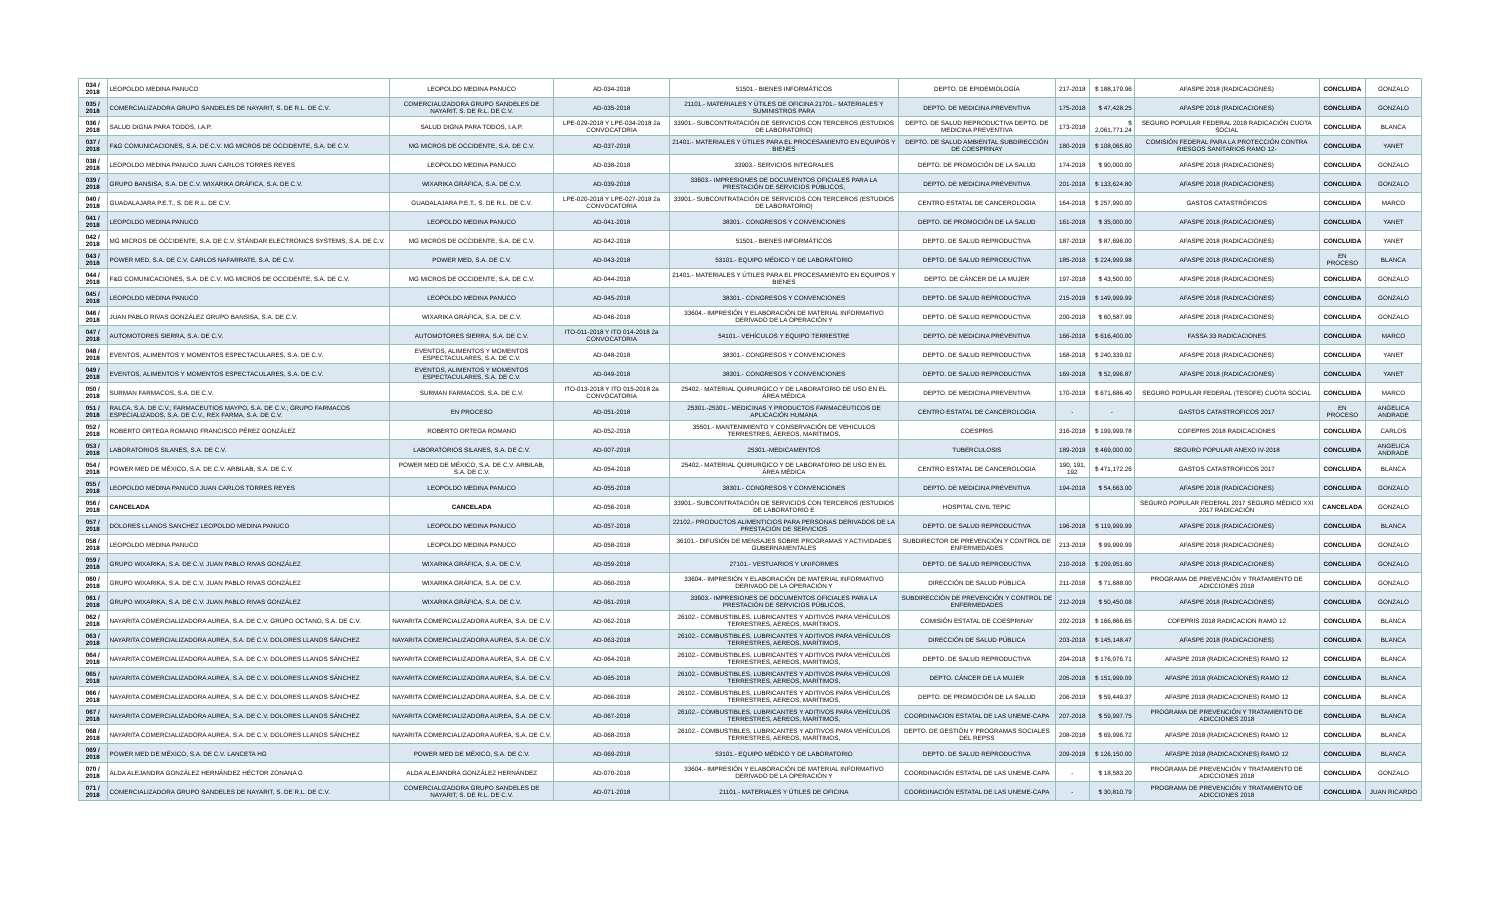| 034 / 2018 | LEOPOLDO MEDINA PANUCO | LEOPOLDO MEDINA PANUCO | AD-034-2018 | 51501.- BIENES INFORMÁTICOS | DEPTO. DE EPIDEMIOLOGÍA | 217-2018 | $ 188,179.96 | AFASPE 2018 (RADICACIONES) | CONCLUIDA | GONZALO |
| 035 / 2018 | COMERCIALIZADORA GRUPO SANDELES DE NAYARIT, S. DE R.L. DE C.V. | COMERCIALIZADORA GRUPO SANDELES DE NAYARIT, S. DE R.L. DE C.V. | AD-035-2018 | 21101.- MATERIALES Y ÚTILES DE OFICINA 21701.- MATERIALES Y SUMINISTROS PARA | DEPTO. DE MEDICINA PREVENTIVA | 175-2018 | $ 47,428.25 | AFASPE 2018 (RADICACIONES) | CONCLUIDA | GONZALO |
| 036 / 2018 | SALUD DIGNA PARA TODOS, I.A.P. | SALUD DIGNA PARA TODOS, I.A.P. | LPE-029-2018 Y LPE-034-2018 2a CONVOCATORIA | 33901.- SUBCONTRATACIÓN DE SERVICIOS CON TERCEROS (ESTUDIOS DE LABORATORIO) | DEPTO. DE SALUD REPRODUCTIVA DEPTO. DE MEDICINA PREVENTIVA | 173-2018 | $ 2,061,771.24 | SEGURO POPULAR FEDERAL 2018 RADICACIÓN CUOTA SOCIAL | CONCLUIDA | BLANCA |
| 037 / 2018 | F&G COMUNICACIONES, S.A. DE C.V. MG MICROS DE OCCIDENTE, S.A. DE C.V. | MG MICROS DE OCCIDENTE, S.A. DE C.V. | AD-037-2018 | 21401.- MATERIALES Y ÚTILES PARA EL PROCESAMIENTO EN EQUIPOS Y BIENES | DEPTO. DE SALUD AMBIENTAL SUBDIRECCIÓN DE COESPRINAY | 180-2018 | $ 108,065.60 | COMISIÓN FEDERAL PARA LA PROTECCIÓN CONTRA RIESGOS SANITARIOS RAMO 12- | CONCLUIDA | YANET |
| 038 / 2018 | LEOPOLDO MEDINA PANUCO JUAN CARLOS TORRES REYES | LEOPOLDO MEDINA PANUCO | AD-038-2018 | 33903.- SERVICIOS INTEGRALES | DEPTO. DE PROMOCIÓN DE LA SALUD | 174-2018 | $ 90,000.00 | AFASPE 2018 (RADICACIONES) | CONCLUIDA | GONZALO |
| 039 / 2018 | GRUPO BANSISA, S.A. DE C.V. WIXARIKA GRÁFICA, S.A. DE C.V. | WIXARIKA GRÁFICA, S.A. DE C.V. | AD-039-2018 | 33603.- IMPRESIONES DE DOCUMENTOS OFICIALES PARA LA PRESTACIÓN DE SERVICIOS PÚBLICOS, | DEPTO. DE MEDICINA PREVENTIVA | 201-2018 | $ 133,624.80 | AFASPE 2018 (RADICACIONES) | CONCLUIDA | GONZALO |
| 040 / 2018 | GUADALAJARA P.E.T., S. DE R.L. DE C.V. | GUADALAJARA P.E.T., S. DE R.L. DE C.V. | LPE-020-2018 Y LPE-027-2018 2a CONVOCATORIA | 33901.- SUBCONTRATACIÓN DE SERVICIOS CON TERCEROS (ESTUDIOS DE LABORATORIO) | CENTRO ESTATAL DE CANCEROLOGIA | 164-2018 | $ 257,990.00 | GASTOS CATASTRÓFICOS | CONCLUIDA | MARCO |
| 041 / 2018 | LEOPOLDO MEDINA PANUCO | LEOPOLDO MEDINA PANUCO | AD-041-2018 | 38301.- CONGRESOS Y CONVENCIONES | DEPTO. DE PROMOCIÓN DE LA SALUD | 161-2018 | $ 35,000.00 | AFASPE 2018 (RADICACIONES) | CONCLUIDA | YANET |
| 042 / 2018 | MG MICROS DE OCCIDENTE, S.A. DE C.V. STÁNDAR ELECTRONICS SYSTEMS, S.A. DE C.V. | MG MICROS DE OCCIDENTE, S.A. DE C.V. | AD-042-2018 | 51501.- BIENES INFORMÁTICOS | DEPTO. DE SALUD REPRODUCTIVA | 187-2018 | $ 87,696.00 | AFASPE 2018 (RADICACIONES) | CONCLUIDA | YANET |
| 043 / 2018 | POWER MED, S.A. DE C.V. CARLOS NAFARRATE, S.A. DE C.V. | POWER MED, S.A. DE C.V. | AD-043-2018 | 53101.- EQUIPO MÉDICO Y DE LABORATORIO | DEPTO. DE SALUD REPRODUCTIVA | 185-2018 | $ 224,999.98 | AFASPE 2018 (RADICACIONES) | EN PROCESO | BLANCA |
| 044 / 2018 | F&G COMUNICACIONES, S.A. DE C.V. MG MICROS DE OCCIDENTE, S.A. DE C.V. | MG MICROS DE OCCIDENTE, S.A. DE C.V. | AD-044-2018 | 21401.- MATERIALES Y ÚTILES PARA EL PROCESAMIENTO EN EQUIPOS Y BIENES | DEPTO. DE CÁNCER DE LA MUJER | 197-2018 | $ 43,500.00 | AFASPE 2018 (RADICACIONES) | CONCLUIDA | GONZALO |
| 045 / 2018 | LEOPOLDO MEDINA PANUCO | LEOPOLDO MEDINA PANUCO | AD-045-2018 | 38301.- CONGRESOS Y CONVENCIONES | DEPTO. DE SALUD REPRODUCTIVA | 215-2018 | $ 149,999.99 | AFASPE 2018 (RADICACIONES) | CONCLUIDA | GONZALO |
| 046 / 2018 | JUAN PABLO RIVAS GONZÁLEZ GRUPO BANSISA, S.A. DE C.V. | WIXARIKA GRÁFICA, S.A. DE C.V. | AD-046-2018 | 33604.- IMPRESIÓN Y ELABORACIÓN DE MATERIAL INFORMATIVO DERIVADO DE LA OPERACIÓN Y | DEPTO. DE SALUD REPRODUCTIVA | 200-2018 | $ 60,587.99 | AFASPE 2018 (RADICACIONES) | CONCLUIDA | GONZALO |
| 047 / 2018 | AUTOMOTORES SIERRA, S.A. DE C.V. | AUTOMOTORES SIERRA, S.A. DE C.V. | ITO-011-2018 Y ITO 014-2018 2a CONVOCATORIA | 54101.- VEHÍCULOS Y EQUIPO TERRESTRE | DEPTO. DE MEDICINA PREVENTIVA | 166-2018 | $ 616,400.00 | FASSA 33 RADICACIONES | CONCLUIDA | MARCO |
| 048 / 2018 | EVENTOS, ALIMENTOS Y MOMENTOS ESPECTACULARES, S.A. DE C.V. | EVENTOS, ALIMENTOS Y MOMENTOS ESPECTACULARES, S.A. DE C.V. | AD-048-2018 | 38301.- CONGRESOS Y CONVENCIONES | DEPTO. DE SALUD REPRODUCTIVA | 168-2018 | $ 240,339.02 | AFASPE 2018 (RADICACIONES) | CONCLUIDA | YANET |
| 049 / 2018 | EVENTOS, ALIMENTOS Y MOMENTOS ESPECTACULARES, S.A. DE C.V. | EVENTOS, ALIMENTOS Y MOMENTOS ESPECTACULARES, S.A. DE C.V. | AD-049-2018 | 38301.- CONGRESOS Y CONVENCIONES | DEPTO. DE SALUD REPRODUCTIVA | 169-2018 | $ 52,996.87 | AFASPE 2018 (RADICACIONES) | CONCLUIDA | YANET |
| 050 / 2018 | SURMAN FARMACOS, S.A. DE C.V. | SURMAN FARMACOS, S.A. DE C.V. | ITO-013-2018 Y ITO 015-2018 2a CONVOCATORIA | 25402.- MATERIAL QUIRURGICO Y DE LABORATORIO DE USO EN EL ÁREA MÉDICA | DEPTO. DE MEDICINA PREVENTIVA | 170-2018 | $ 671,686.40 | SEGURO POPULAR FEDERAL (TESOFE) CUOTA SOCIAL | CONCLUIDA | MARCO |
| 051 / 2018 | RALCA, S.A. DE C.V.; FARMACEUTIOS MAYPO, S.A. DE C.V.; GRUPO FARMACOS ESPECIALIZADOS, S.A. DE C.V., REX FARMA, S.A. DE C.V. | EN PROCESO | AD-051-2018 | 25301.-25301.- MEDICINAS Y PRODUCTOS FARMACEUTICOS DE APLICACIÓN HUMANA | CENTRO ESTATAL DE CANCEROLOGIA | - | - | GASTOS CATASTROFICOS 2017 | EN PROCESO | ANGELICA ANDRADE |
| 052 / 2018 | ROBERTO ORTEGA ROMANO FRANCISCO PÉREZ GONZÁLEZ | ROBERTO ORTEGA ROMANO | AD-052-2018 | 35501.- MANTENIMIENTO Y CONSERVACIÓN DE VEHICULOS TERRESTRES, ÁEREOS, MARÍTIMOS, | COESPRIS | 316-2018 | $ 199,999.78 | COFEPRIS 2018 RADICACIONES | CONCLUIDA | CARLOS |
| 053 / 2018 | LABORATORIOS SILANES, S.A. DE C.V. | LABORATORIOS SILANES, S.A. DE C.V. | AD-007-2018 | 25301.-MEDICAMENTOS | TUBERCULOSIS | 189-2018 | $ 469,000.00 | SEGURO POPULAR ANEXO IV-2018 | CONCLUIDA | ANGELICA ANDRADE |
| 054 / 2018 | POWER MED DE MÉXICO, S.A. DE C.V. ARBILAB, S.A. DE C.V. | POWER MED DE MÉXICO, S.A. DE C.V. ARBILAB, S.A. DE C.V. | AD-054-2018 | 25402.- MATERIAL QUIRURGICO Y DE LABORATORIO DE USO EN EL ÁREA MÉDICA | CENTRO ESTATAL DE CANCEROLOGIA | 190, 191, 192 | $ 471,172.26 | GASTOS CATASTROFICOS 2017 | CONCLUIDA | BLANCA |
| 055 / 2018 | LEOPOLDO MEDINA PANUCO JUAN CARLOS TORRES REYES | LEOPOLDO MEDINA PANUCO | AD-055-2018 | 38301.- CONGRESOS Y CONVENCIONES | DEPTO. DE MEDICINA PREVENTIVA | 194-2018 | $ 54,663.00 | AFASPE 2018 (RADICACIONES) | CONCLUIDA | GONZALO |
| 056 / 2018 | CANCELADA | CANCELADA | AD-056-2018 | 33901.- SUBCONTRATACIÓN DE SERVICIOS CON TERCEROS (ESTUDIOS DE LABORATORIO E | HOSPITAL CIVIL TEPIC | | | SEGURO POPULAR FEDERAL 2017 SEGURO MÉDICO XXI 2017 RADICACIÓN | CANCELADA | GONZALO |
| 057 / 2018 | DOLORES LLANOS SANCHEZ LEOPOLDO MEDINA PANUCO | LEOPOLDO MEDINA PANUCO | AD-057-2018 | 22102.- PRODUCTOS ALIMENTICIOS PARA PERSONAS DERIVADOS DE LA PRESTACIÓN DE SERVICIOS | DEPTO. DE SALUD REPRODUCTIVA | 196-2018 | $ 119,999.99 | AFASPE 2018 (RADICACIONES) | CONCLUIDA | BLANCA |
| 058 / 2018 | LEOPOLDO MEDINA PANUCO | LEOPOLDO MEDINA PANUCO | AD-058-2018 | 36101.- DIFUSIÓN DE MENSAJES SOBRE PROGRAMAS Y ACTIVIDADES GUBERNAMENTALES | SUBDIRECTOR DE PREVENCIÓN Y CONTROL DE ENFERMEDADES | 213-2018 | $ 99,999.99 | AFASPE 2018 (RADICACIONES) | CONCLUIDA | GONZALO |
| 059 / 2018 | GRUPO WIXARIKA, S.A. DE C.V. JUAN PABLO RIVAS GONZÁLEZ | WIXARIKA GRÁFICA, S.A. DE C.V. | AD-059-2018 | 27101.- VESTUARIOS Y UNIFORMES | DEPTO. DE SALUD REPRODUCTIVA | 210-2018 | $ 209,951.60 | AFASPE 2018 (RADICACIONES) | CONCLUIDA | GONZALO |
| 060 / 2018 | GRUPO WIXARIKA, S.A. DE C.V. JUAN PABLO RIVAS GONZÁLEZ | WIXARIKA GRÁFICA, S.A. DE C.V. | AD-060-2018 | 33604.- IMPRESIÓN Y ELABORACIÓN DE MATERIAL INFORMATIVO DERIVADO DE LA OPERACIÓN Y | DIRECCIÓN DE SALUD PÚBLICA | 211-2018 | $ 71,688.00 | PROGRAMA DE PREVENCIÓN Y TRATAMIENTO DE ADICCIONES 2018 | CONCLUIDA | GONZALO |
| 061 / 2018 | GRUPO WIXARIKA, S.A. DE C.V. JUAN PABLO RIVAS GONZÁLEZ | WIXARIKA GRÁFICA, S.A. DE C.V. | AD-061-2018 | 33603.- IMPRESIONES DE DOCUMENTOS OFICIALES PARA LA PRESTACIÓN DE SERVICIOS PÚBLICOS, | SUBDIRECCIÓN DE PREVENCIÓN Y CONTROL DE ENFERMEDADES | 212-2018 | $ 50,450.08 | AFASPE 2018 (RADICACIONES) | CONCLUIDA | GONZALO |
| 062 / 2018 | NAYARITA COMERCIALIZADORA AUREA, S.A. DE C.V. GRUPO OCTANO, S.A. DE C.V. | NAYARITA COMERCIALIZADORA AUREA, S.A. DE C.V. | AD-062-2018 | 26102.- COMBUSTIBLES, LUBRICANTES Y ADITIVOS PARA VEHÍCULOS TERRESTRES, AEREOS, MARÍTIMOS, | COMISIÓN ESTATAL DE COESPRINAY | 202-2018 | $ 166,866.65 | COFEPRIS 2018 RADICACION RAMO 12 | CONCLUIDA | BLANCA |
| 063 / 2018 | NAYARITA COMERCIALIZADORA AUREA, S.A. DE C.V. DOLORES LLANOS SÁNCHEZ | NAYARITA COMERCIALIZADORA AUREA, S.A. DE C.V. | AD-063-2018 | 26102.- COMBUSTIBLES, LUBRICANTES Y ADITIVOS PARA VEHÍCULOS TERRESTRES, AEREOS, MARÍTIMOS, | DIRECCIÓN DE SALUD PÚBLICA | 203-2018 | $ 145,148.47 | AFASPE 2018 (RADICACIONES) | CONCLUIDA | BLANCA |
| 064 / 2018 | NAYARITA COMERCIALIZADORA AUREA, S.A. DE C.V. DOLORES LLANOS SÁNCHEZ | NAYARITA COMERCIALIZADORA AUREA, S.A. DE C.V. | AD-064-2018 | 26102.- COMBUSTIBLES, LUBRICANTES Y ADITIVOS PARA VEHÍCULOS TERRESTRES, AEREOS, MARÍTIMOS, | DEPTO. DE SALUD REPRODUCTIVA | 204-2018 | $ 176,076.71 | AFASPE 2018 (RADICACIONES) RAMO 12 | CONCLUIDA | BLANCA |
| 065 / 2018 | NAYARITA COMERCIALIZADORA AUREA, S.A. DE C.V. DOLORES LLANOS SÁNCHEZ | NAYARITA COMERCIALIZADORA AUREA, S.A. DE C.V. | AD-065-2018 | 26102.- COMBUSTIBLES, LUBRICANTES Y ADITIVOS PARA VEHÍCULOS TERRESTRES, AEREOS, MARÍTIMOS, | DEPTO. CÁNCER DE LA MUJER | 205-2018 | $ 151,999.09 | AFASPE 2018 (RADICACIONES) RAMO 12 | CONCLUIDA | BLANCA |
| 066 / 2018 | NAYARITA COMERCIALIZADORA AUREA, S.A. DE C.V. DOLORES LLANOS SÁNCHEZ | NAYARITA COMERCIALIZADORA AUREA, S.A. DE C.V. | AD-066-2018 | 26102.- COMBUSTIBLES, LUBRICANTES Y ADITIVOS PARA VEHÍCULOS TERRESTRES, AEREOS, MARÍTIMOS, | DEPTO. DE PROMOCIÓN DE LA SALUD | 206-2018 | $ 59,449.37 | AFASPE 2018 (RADICACIONES) RAMO 12 | CONCLUIDA | BLANCA |
| 067 / 2018 | NAYARITA COMERCIALIZADORA AUREA, S.A. DE C.V. DOLORES LLANOS SÁNCHEZ | NAYARITA COMERCIALIZADORA AUREA, S.A. DE C.V. | AD-067-2018 | 26102.- COMBUSTIBLES, LUBRICANTES Y ADITIVOS PARA VEHÍCULOS TERRESTRES, AEREOS, MARÍTIMOS, | COORDINACION ESTATAL DE LAS UNEME-CAPA | 207-2018 | $ 59,997.75 | PROGRAMA DE PREVENCIÓN Y TRATAMIENTO DE ADICCIONES 2018 | CONCLUIDA | BLANCA |
| 068 / 2018 | NAYARITA COMERCIALIZADORA AUREA, S.A. DE C.V. DOLORES LLANOS SÁNCHEZ | NAYARITA COMERCIALIZADORA AUREA, S.A. DE C.V. | AD-068-2018 | 26102.- COMBUSTIBLES, LUBRICANTES Y ADITIVOS PARA VEHÍCULOS TERRESTRES, AEREOS, MARÍTIMOS, | DEPTO. DE GESTIÓN Y PROGRAMAS SOCIALES DEL REPSS | 208-2018 | $ 69,996.72 | AFASPE 2018 (RADICACIONES) RAMO 12 | CONCLUIDA | BLANCA |
| 069 / 2018 | POWER MED DE MÉXICO, S.A. DE C.V. LANCETA HG | POWER MED DE MÉXICO, S.A. DE C.V. | AD-069-2018 | 53101.- EQUIPO MÉDICO Y DE LABORATORIO | DEPTO. DE SALUD REPRODUCTIVA | 209-2018 | $ 126,150.00 | AFASPE 2018 (RADICACIONES) RAMO 12 | CONCLUIDA | BLANCA |
| 070 / 2018 | ALDA ALEJANDRA GONZÁLEZ HERNÁNDEZ HÉCTOR ZONANA G | ALDA ALEJANDRA GONZÁLEZ HERNÁNDEZ | AD-070-2018 | 33604.- IMPRESIÓN Y ELABORACIÓN DE MATERIAL INFORMATIVO DERIVADO DE LA OPERACIÓN Y | COORDINACIÓN ESTATAL DE LAS UNEME-CAPA | - | $ 18,583.20 | PROGRAMA DE PREVENCIÓN Y TRATAMIENTO DE ADICCIONES 2018 | CONCLUIDA | GONZALO |
| 071 / 2018 | COMERCIALIZADORA GRUPO SANDELES DE NAYARIT, S. DE R.L. DE C.V. | COMERCIALIZADORA GRUPO SANDELES DE NAYARIT, S. DE R.L. DE C.V. | AD-071-2018 | 21101.- MATERIALES Y ÚTILES DE OFICINA | COORDINACIÓN ESTATAL DE LAS UNEME-CAPA | - | $ 30,810.79 | PROGRAMA DE PREVENCIÓN Y TRATAMIENTO DE ADICCIONES 2018 | CONCLUIDA | JUAN RICARDO |